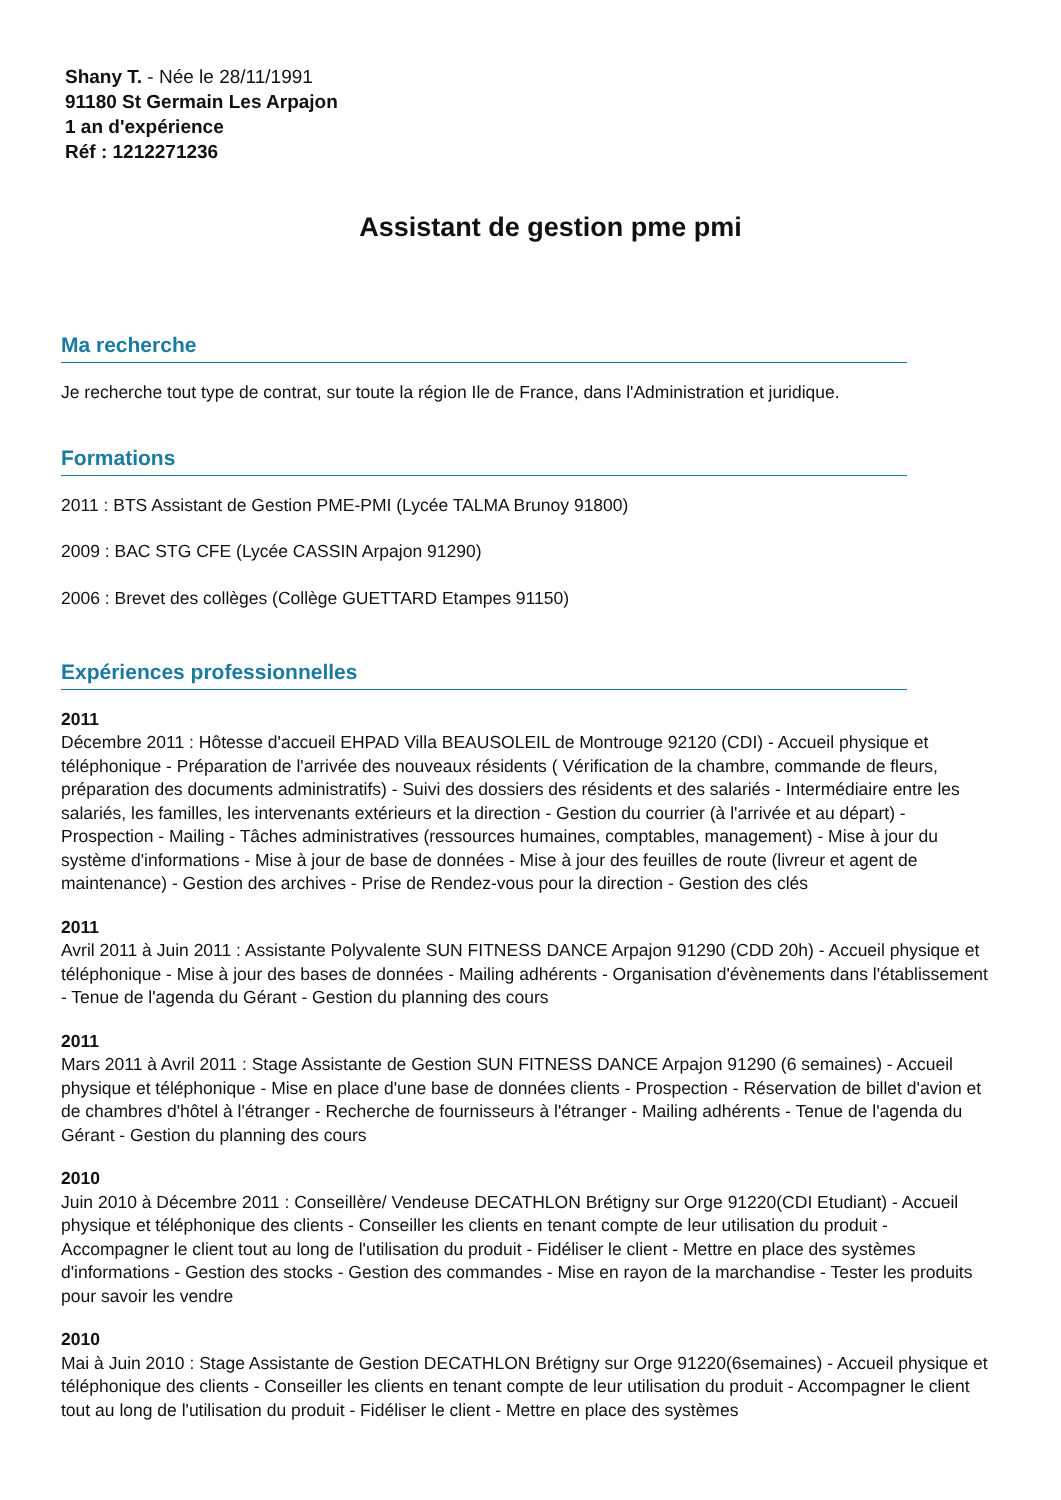Shany T. - Née le 28/11/1991
91180 St Germain Les Arpajon
1 an d'expérience
Réf : 1212271236
Assistant de gestion pme pmi
Ma recherche
Je recherche tout type de contrat, sur toute la région Ile de France, dans l'Administration et juridique.
Formations
2011 : BTS Assistant de Gestion PME-PMI (Lycée TALMA Brunoy 91800)
2009 : BAC STG CFE (Lycée CASSIN Arpajon 91290)
2006 : Brevet des collèges (Collège GUETTARD Etampes 91150)
Expériences professionnelles
2011
Décembre 2011 : Hôtesse d'accueil EHPAD Villa BEAUSOLEIL de Montrouge 92120 (CDI) - Accueil physique et téléphonique - Préparation de l'arrivée des nouveaux résidents ( Vérification de la chambre, commande de fleurs, préparation des documents administratifs) - Suivi des dossiers des résidents et des salariés - Intermédiaire entre les salariés, les familles, les intervenants extérieurs et la direction - Gestion du courrier (à l'arrivée et au départ) - Prospection - Mailing - Tâches administratives (ressources humaines, comptables, management) - Mise à jour du système d'informations - Mise à jour de base de données - Mise à jour des feuilles de route (livreur et agent de maintenance) - Gestion des archives - Prise de Rendez-vous pour la direction - Gestion des clés
2011
Avril 2011 à Juin 2011 : Assistante Polyvalente SUN FITNESS DANCE Arpajon 91290 (CDD 20h) - Accueil physique et téléphonique - Mise à jour des bases de données - Mailing adhérents - Organisation d'évènements dans l'établissement - Tenue de l'agenda du Gérant - Gestion du planning des cours
2011
Mars 2011 à Avril 2011 : Stage Assistante de Gestion SUN FITNESS DANCE Arpajon 91290 (6 semaines) - Accueil physique et téléphonique - Mise en place d'une base de données clients - Prospection - Réservation de billet d'avion et de chambres d'hôtel à l'étranger - Recherche de fournisseurs à l'étranger - Mailing adhérents - Tenue de l'agenda du Gérant - Gestion du planning des cours
2010
Juin 2010 à Décembre 2011 : Conseillère/ Vendeuse DECATHLON Brétigny sur Orge 91220(CDI Etudiant) - Accueil physique et téléphonique des clients - Conseiller les clients en tenant compte de leur utilisation du produit - Accompagner le client tout au long de l'utilisation du produit - Fidéliser le client - Mettre en place des systèmes d'informations - Gestion des stocks - Gestion des commandes - Mise en rayon de la marchandise - Tester les produits pour savoir les vendre
2010
Mai à Juin 2010 : Stage Assistante de Gestion DECATHLON Brétigny sur Orge 91220(6semaines) - Accueil physique et téléphonique des clients - Conseiller les clients en tenant compte de leur utilisation du produit - Accompagner le client tout au long de l'utilisation du produit - Fidéliser le client - Mettre en place des systèmes